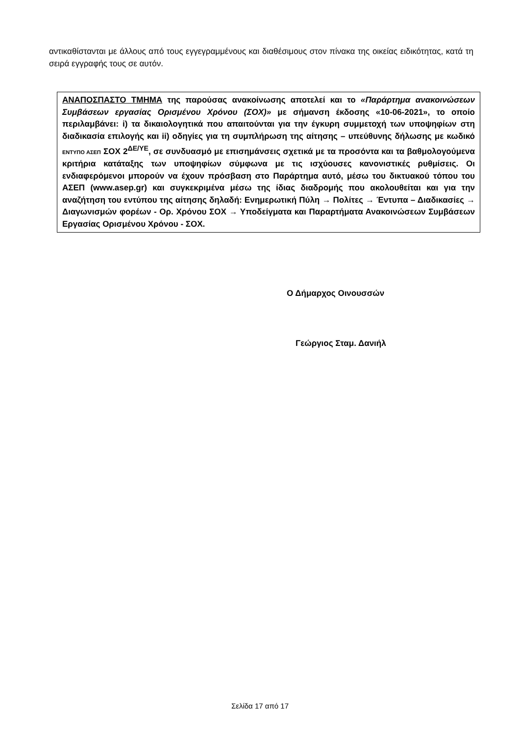αντικαθίστανται με άλλους από τους εγγεγραμμένους και διαθέσιμους στον πίνακα της οικείας ειδικότητας, κατά τη σειρά εγγραφής τους σε αυτόν.
ΑΝΑΠΟΣΠΑΣΤΟ ΤΜΗΜΑ της παρούσας ανακοίνωσης αποτελεί και το «Παράρτημα ανακοινώσεων Συμβάσεων εργασίας Ορισμένου Χρόνου (ΣΟΧ)» με σήμανση έκδοσης «10-06-2021», το οποίο περιλαμβάνει: i) τα δικαιολογητικά που απαιτούνται για την έγκυρη συμμετοχή των υποψηφίων στη διαδικασία επιλογής και ii) οδηγίες για τη συμπλήρωση της αίτησης – υπεύθυνης δήλωσης με κωδικό ΕΝΤΥΠΟ ΑΣΕΠ ΣΟΧ 2<sup>ΔΕ/ΥΕ</sup>, σε συνδυασμό με επισημάνσεις σχετικά με τα προσόντα και τα βαθμολογούμενα κριτήρια κατάταξης των υποψηφίων σύμφωνα με τις ισχύουσες κανονιστικές ρυθμίσεις. Οι ενδιαφερόμενοι μπορούν να έχουν πρόσβαση στο Παράρτημα αυτό, μέσω του δικτυακού τόπου του ΑΣΕΠ (www.asep.gr) και συγκεκριμένα μέσω της ίδιας διαδρομής που ακολουθείται και για την αναζήτηση του εντύπου της αίτησης δηλαδή: Ενημερωτική Πύλη → Πολίτες → Έντυπα – Διαδικασίες → Διαγωνισμών φορέων - Ορ. Χρόνου ΣΟΧ → Υποδείγματα και Παραρτήματα Ανακοινώσεων Συμβάσεων Εργασίας Ορισμένου Χρόνου - ΣΟΧ.
Ο Δήμαρχος Οινουσσών
Γεώργιος Σταμ. Δανιήλ
Σελίδα 17 από 17